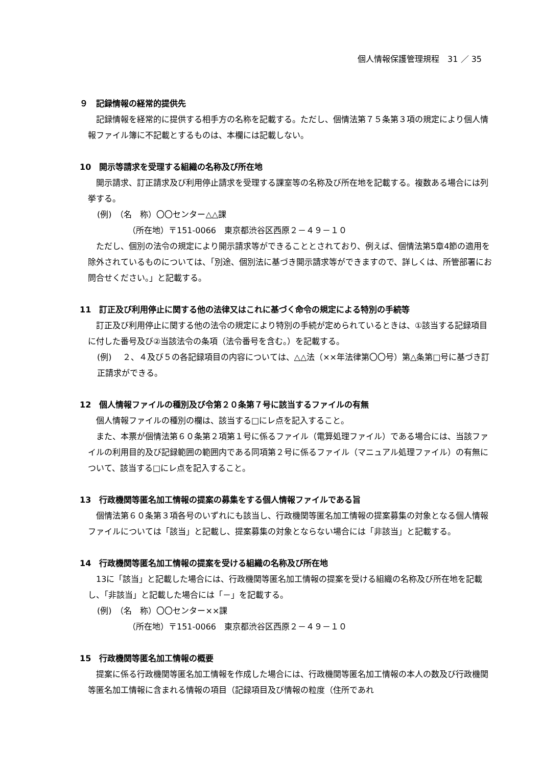個人情報保護管理規程　31 ／ 35
９　記録情報の経常的提供先
記録情報を経常的に提供する相手方の名称を記載する。ただし、個情法第７５条第３項の規定により個人情報ファイル簿に不記載とするものは、本欄には記載しない。
10　開示等請求を受理する組織の名称及び所在地
開示請求、訂正請求及び利用停止請求を受理する課室等の名称及び所在地を記載する。複数ある場合には列挙する。
(例)　（名　称）〇〇センター△△課
（所在地）〒151-0066　東京都渋谷区西原２－４９－１０
ただし、個別の法令の規定により開示請求等ができることとされており、例えば、個情法第5章4節の適用を除外されているものについては、「別途、個別法に基づき開示請求等ができますので、詳しくは、所管部署にお問合せください。」と記載する。
11　訂正及び利用停止に関する他の法律又はこれに基づく命令の規定による特別の手続等
訂正及び利用停止に関する他の法令の規定により特別の手続が定められているときは、①該当する記録項目に付した番号及び②当該法令の条項（法令番号を含む。）を記載する。
(例)　 ２、４及び５の各記録項目の内容については、△△法（××年法律第〇〇号）第△条第□号に基づき訂正請求ができる。
12　個人情報ファイルの種別及び令第２０条第７号に該当するファイルの有無
個人情報ファイルの種別の欄は、該当する□にレ点を記入すること。
また、本票が個情法第６０条第２項第１号に係るファイル（電算処理ファイル）である場合には、当該ファイルの利用目的及び記録範囲の範囲内である同項第２号に係るファイル（マニュアル処理ファイル）の有無について、該当する□にレ点を記入すること。
13　行政機関等匿名加工情報の提案の募集をする個人情報ファイルである旨
個情法第６０条第３項各号のいずれにも該当し、行政機関等匿名加工情報の提案募集の対象となる個人情報ファイルについては「該当」と記載し、提案募集の対象とならない場合には「非該当」と記載する。
14　行政機関等匿名加工情報の提案を受ける組織の名称及び所在地
13に「該当」と記載した場合には、行政機関等匿名加工情報の提案を受ける組織の名称及び所在地を記載し、「非該当」と記載した場合には「－」を記載する。
(例)　（名　称）〇〇センター××課
（所在地）〒151-0066　東京都渋谷区西原２－４９－１０
15　行政機関等匿名加工情報の概要
提案に係る行政機関等匿名加工情報を作成した場合には、行政機関等匿名加工情報の本人の数及び行政機関等匿名加工情報に含まれる情報の項目（記録項目及び情報の粒度（住所であれ